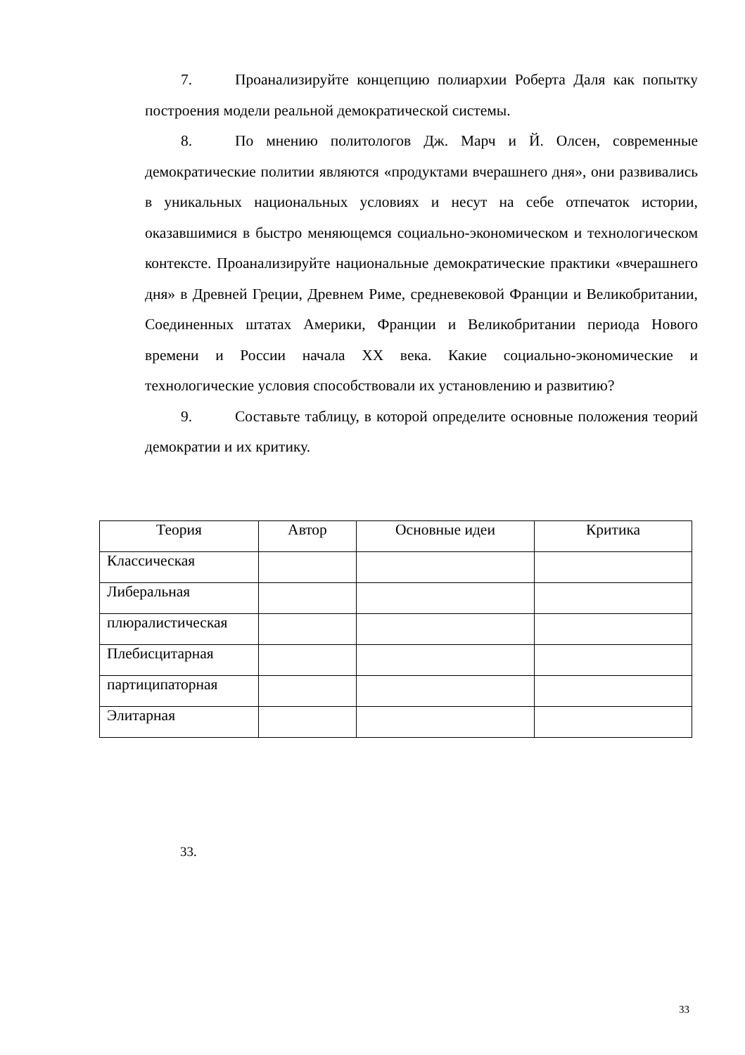7. Проанализируйте концепцию полиархии Роберта Даля как попытку построения модели реальной демократической системы.
8. По мнению политологов Дж. Марч и Й. Олсен, современные демократические политии являются «продуктами вчерашнего дня», они развивались в уникальных национальных условиях и несут на себе отпечаток истории, оказавшимися в быстро меняющемся социально-экономическом и технологическом контексте. Проанализируйте национальные демократические практики «вчерашнего дня» в Древней Греции, Древнем Риме, средневековой Франции и Великобритании, Соединенных штатах Америки, Франции и Великобритании периода Нового времени и России начала XX века. Какие социально-экономические и технологические условия способствовали их установлению и развитию?
9. Составьте таблицу, в которой определите основные положения теорий демократии и их критику.
| Теория | Автор | Основные идеи | Критика |
| --- | --- | --- | --- |
| Классическая | | | |
| Либеральная | | | |
| плюралистическая | | | |
| Плебисцитарная | | | |
| партиципаторная | | | |
| Элитарная | | | |
33.
33